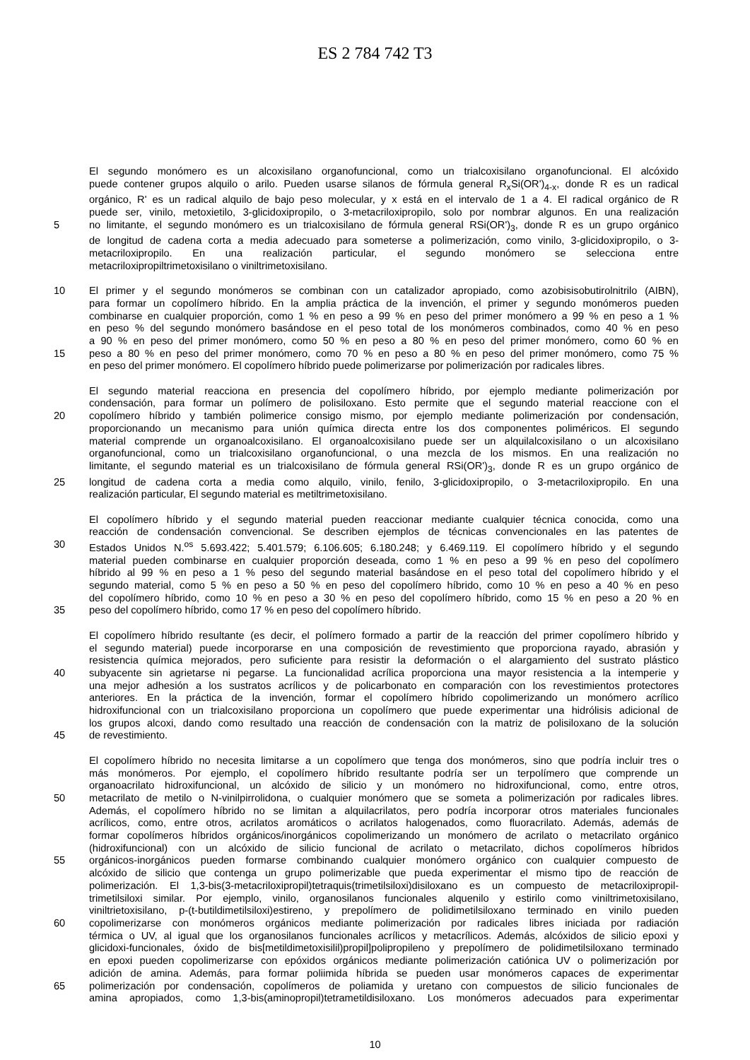ES 2 784 742 T3
El segundo monómero es un alcoxisilano organofuncional, como un trialcoxisilano organofuncional. El alcóxido
puede contener grupos alquilo o arilo. Pueden usarse silanos de fórmula general R<sub>x</sub>Si(OR')<sub>4-x</sub>, donde R es un radical
orgánico, R' es un radical alquilo de bajo peso molecular, y x está en el intervalo de 1 a 4. El radical orgánico de R
puede ser, vinilo, metoxietilo, 3-glicidoxipropilo, o 3-metacriloxipropilo, solo por nombrar algunos. En una realización
5 no limitante, el segundo monómero es un trialcoxisilano de fórmula general RSi(OR')<sub>3</sub>, donde R es un grupo orgánico
de longitud de cadena corta a media adecuado para someterse a polimerización, como vinilo, 3-glicidoxipropilo, o 3-
metacriloxipropilo. En una realización particular, el segundo monómero se selecciona entre
metacriloxipropiltrimetoxisilano o viniltrimetoxisilano.
10 El primer y el segundo monómeros se combinan con un catalizador apropiado, como azobisisobutirolnitrilo (AIBN),
para formar un copolímero híbrido. En la amplia práctica de la invención, el primer y segundo monómeros pueden
combinarse en cualquier proporción, como 1 % en peso a 99 % en peso del primer monómero a 99 % en peso a 1 %
en peso % del segundo monómero basándose en el peso total de los monómeros combinados, como 40 % en peso
a 90 % en peso del primer monómero, como 50 % en peso a 80 % en peso del primer monómero, como 60 % en
15 peso a 80 % en peso del primer monómero, como 70 % en peso a 80 % en peso del primer monómero, como 75 %
en peso del primer monómero. El copolímero híbrido puede polimerizarse por polimerización por radicales libres.
El segundo material reacciona en presencia del copolímero híbrido, por ejemplo mediante polimerización por
condensación, para formar un polímero de polisiloxano. Esto permite que el segundo material reaccione con el
20 copolímero híbrido y también polimerice consigo mismo, por ejemplo mediante polimerización por condensación,
proporcionando un mecanismo para unión química directa entre los dos componentes poliméricos. El segundo
material comprende un organoalcoxisilano. El organoalcoxisilano puede ser un alquilalcoxisilano o un alcoxisilano
organofuncional, como un trialcoxisilano organofuncional, o una mezcla de los mismos. En una realización no
limitante, el segundo material es un trialcoxisilano de fórmula general RSi(OR')<sub>3</sub>, donde R es un grupo orgánico de
25 longitud de cadena corta a media como alquilo, vinilo, fenilo, 3-glicidoxipropilo, o 3-metacriloxipropilo. En una
realización particular, El segundo material es metiltrimetoxisilano.
El copolímero híbrido y el segundo material pueden reaccionar mediante cualquier técnica conocida, como una
reacción de condensación convencional. Se describen ejemplos de técnicas convencionales en las patentes de
30 Estados Unidos N.<sup>os</sup> 5.693.422; 5.401.579; 6.106.605; 6.180.248; y 6.469.119. El copolímero híbrido y el segundo
material pueden combinarse en cualquier proporción deseada, como 1 % en peso a 99 % en peso del copolímero
híbrido al 99 % en peso a 1 % peso del segundo material basándose en el peso total del copolímero híbrido y el
segundo material, como 5 % en peso a 50 % en peso del copolímero híbrido, como 10 % en peso a 40 % en peso
del copolímero híbrido, como 10 % en peso a 30 % en peso del copolímero híbrido, como 15 % en peso a 20 % en
35 peso del copolímero híbrido, como 17 % en peso del copolímero híbrido.
El copolímero híbrido resultante (es decir, el polímero formado a partir de la reacción del primer copolímero híbrido y
el segundo material) puede incorporarse en una composición de revestimiento que proporciona rayado, abrasión y
resistencia química mejorados, pero suficiente para resistir la deformación o el alargamiento del sustrato plástico
40 subyacente sin agrietarse ni pegarse. La funcionalidad acrílica proporciona una mayor resistencia a la intemperie y
una mejor adhesión a los sustratos acrílicos y de policarbonato en comparación con los revestimientos protectores
anteriores. En la práctica de la invención, formar el copolímero híbrido copolimerizando un monómero acrílico
hidroxifuncional con un trialcoxisilano proporciona un copolímero que puede experimentar una hidrólisis adicional de
los grupos alcoxi, dando como resultado una reacción de condensación con la matriz de polisiloxano de la solución
45 de revestimiento.
El copolímero híbrido no necesita limitarse a un copolímero que tenga dos monómeros, sino que podría incluir tres o
más monómeros. Por ejemplo, el copolímero híbrido resultante podría ser un terpolímero que comprende un
organoacrilato hidroxifuncional, un alcóxido de silicio y un monómero no hidroxifuncional, como, entre otros,
50 metacrilato de metilo o N-vinilpirrolidona, o cualquier monómero que se someta a polimerización por radicales libres.
Además, el copolímero híbrido no se limitan a alquilacrilatos, pero podría incorporar otros materiales funcionales
acrílicos, como, entre otros, acrilatos aromáticos o acrilatos halogenados, como fluoracrilato. Además, además de
formar copolímeros híbridos orgánicos/inorgánicos copolimerizando un monómero de acrilato o metacrilato orgánico
(hidroxifuncional) con un alcóxido de silicio funcional de acrilato o metacrilato, dichos copolímeros híbridos
55 orgánicos-inorgánicos pueden formarse combinando cualquier monómero orgánico con cualquier compuesto de
alcóxido de silicio que contenga un grupo polimerizable que pueda experimentar el mismo tipo de reacción de
polimerización. El 1,3-bis(3-metacriloxipropil)tetraquis(trimetilsiloxi)disiloxano es un compuesto de metacriloxipropil-
trimetilsiloxi similar. Por ejemplo, vinilo, organosilanos funcionales alquenilo y estirilo como viniltrimetoxisilano,
viniltrietoxisilano, p-(t-butildimetilsiloxi)estireno, y prepolímero de polidimetilsiloxano terminado en vinilo pueden
60 copolimerizarse con monómeros orgánicos mediante polimerización por radicales libres iniciada por radiación
térmica o UV, al igual que los organosilanos funcionales acrílicos y metacrílicos. Además, alcóxidos de silicio epoxi y
glicidoxi-funcionales, óxido de bis[metildimetoxisilil)propil]polipropileno y prepolímero de polidimetilsiloxano terminado
en epoxi pueden copolimerizarse con epóxidos orgánicos mediante polimerización catiónica UV o polimerización por
adición de amina. Además, para formar poliimida híbrida se pueden usar monómeros capaces de experimentar
65 polimerización por condensación, copolímeros de poliamida y uretano con compuestos de silicio funcionales de
amina apropiados, como 1,3-bis(aminopropil)tetrametildisiloxano. Los monómeros adecuados para experimentar
10